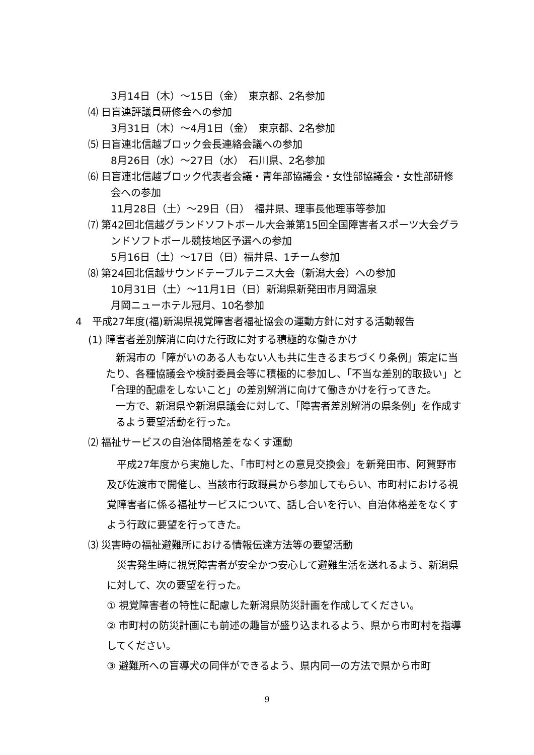3月14日（木）～15日（金）　東京都、2名参加
⑷ 日盲連評議員研修会への参加
3月31日（木）～4月1日（金）　東京都、2名参加
⑸ 日盲連北信越ブロック会長連絡会議への参加
8月26日（水）～27日（水）　石川県、2名参加
⑹ 日盲連北信越ブロック代表者会議・青年部協議会・女性部協議会・女性部研修会への参加
11月28日（土）～29日（日）　福井県、理事長他理事等参加
⑺ 第42回北信越グランドソフトボール大会兼第15回全国障害者スポーツ大会グランドソフトボール競技地区予選への参加
5月16日（土）～17日（日）福井県、1チーム参加
⑻ 第24回北信越サウンドテーブルテニス大会（新潟大会）への参加
10月31日（土）～11月1日（日）新潟県新発田市月岡温泉
月岡ニューホテル冠月、10名参加
4　平成27年度(福)新潟県視覚障害者福祉協会の運動方針に対する活動報告
(1) 障害者差別解消に向けた行政に対する積極的な働きかけ
　新潟市の「障がいのある人もない人も共に生きるまちづくり条例」策定に当たり、各種協議会や検討委員会等に積極的に参加し、「不当な差別的取扱い」と「合理的配慮をしないこと」の差別解消に向けて働きかけを行ってきた。
一方で、新潟県や新潟県議会に対して、「障害者差別解消の県条例」を作成するよう要望活動を行った。
⑵ 福祉サービスの自治体間格差をなくす運動
　平成27年度から実施した、「市町村との意見交換会」を新発田市、阿賀野市及び佐渡市で開催し、当該市行政職員から参加してもらい、市町村における視覚障害者に係る福祉サービスについて、話し合いを行い、自治体格差をなくすよう行政に要望を行ってきた。
⑶ 災害時の福祉避難所における情報伝達方法等の要望活動
　災害発生時に視覚障害者が安全かつ安心して避難生活を送れるよう、新潟県に対して、次の要望を行った。
① 視覚障害者の特性に配慮した新潟県防災計画を作成してください。
② 市町村の防災計画にも前述の趣旨が盛り込まれるよう、県から市町村を指導してください。
③ 避難所への盲導犬の同伴ができるよう、県内同一の方法で県から市町
9